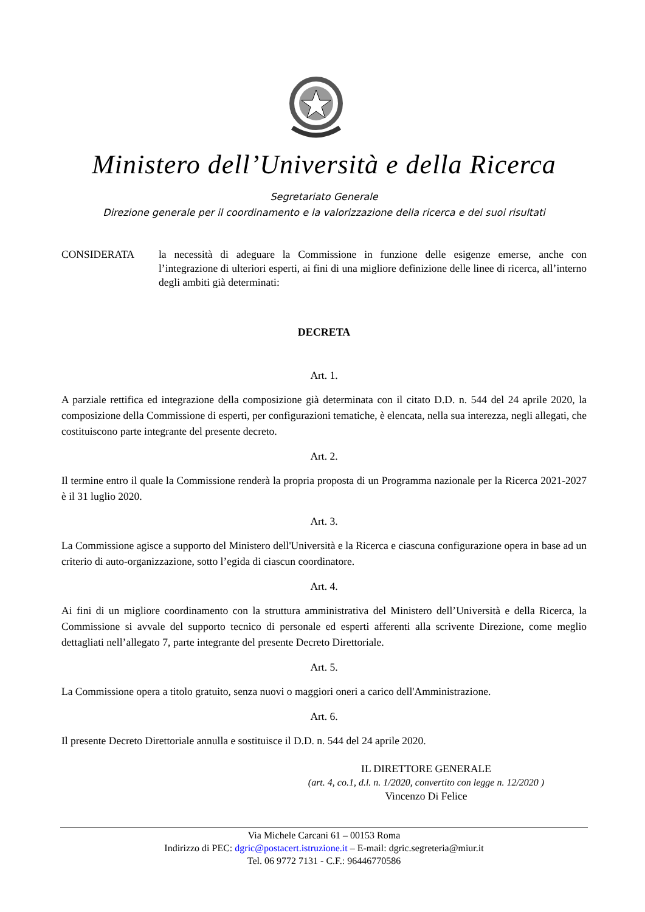Ministero dell’Università e della Ricerca
Segretariato Generale
Direzione generale per il coordinamento e la valorizzazione della ricerca e dei suoi risultati
CONSIDERATA la necessità di adeguare la Commissione in funzione delle esigenze emerse, anche con l’integrazione di ulteriori esperti, ai fini di una migliore definizione delle linee di ricerca, all’interno degli ambiti già determinati:
DECRETA
Art. 1.
A parziale rettifica ed integrazione della composizione già determinata con il citato D.D. n. 544 del 24 aprile 2020, la composizione della Commissione di esperti, per configurazioni tematiche, è elencata, nella sua interezza, negli allegati, che costituiscono parte integrante del presente decreto.
Art. 2.
Il termine entro il quale la Commissione renderà la propria proposta di un Programma nazionale per la Ricerca 2021-2027 è il 31 luglio 2020.
Art. 3.
La Commissione agisce a supporto del Ministero dell'Università e la Ricerca e ciascuna configurazione opera in base ad un criterio di auto-organizzazione, sotto l’egida di ciascun coordinatore.
Art. 4.
Ai fini di un migliore coordinamento con la struttura amministrativa del Ministero dell’Università e della Ricerca, la Commissione si avvale del supporto tecnico di personale ed esperti afferenti alla scrivente Direzione, come meglio dettagliati nell’allegato 7, parte integrante del presente Decreto Direttoriale.
Art. 5.
La Commissione opera a titolo gratuito, senza nuovi o maggiori oneri a carico dell'Amministrazione.
Art. 6.
Il presente Decreto Direttoriale annulla e sostituisce il D.D. n. 544 del 24 aprile 2020.
IL DIRETTORE GENERALE
(art. 4, co.1, d.l. n. 1/2020, convertito con legge n. 12/2020 )
Vincenzo Di Felice
Via Michele Carcani 61 – 00153 Roma
Indirizzo di PEC: dgric@postacert.istruzione.it – E-mail: dgric.segreteria@miur.it
Tel. 06 9772 7131 - C.F.: 96446770586